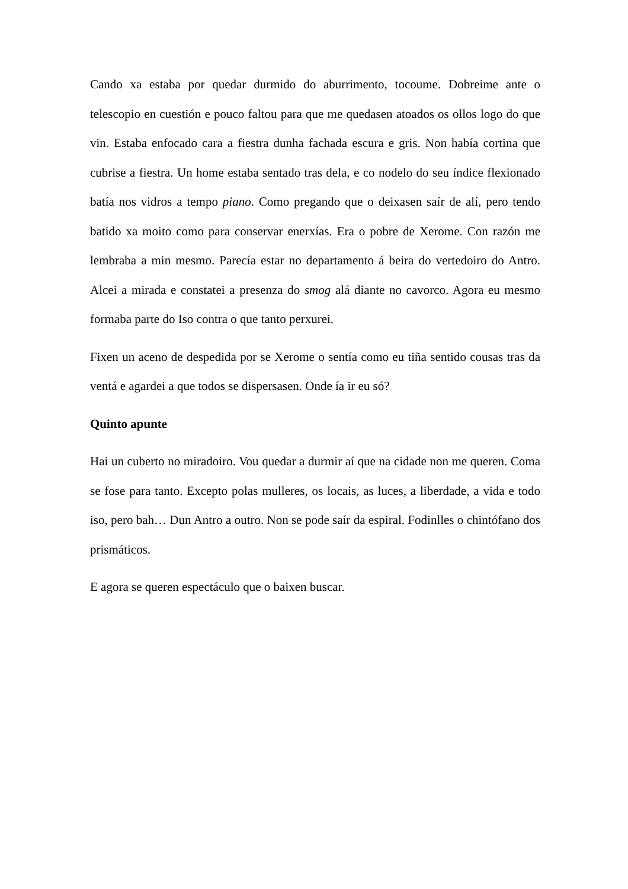Cando xa estaba por quedar durmido do aburrimento, tocoume. Dobreime ante o telescopio en cuestión e pouco faltou para que me quedasen atoados os ollos logo do que vin. Estaba enfocado cara a fiestra dunha fachada escura e gris. Non había cortina que cubrise a fiestra. Un home estaba sentado tras dela, e co nodelo do seu índice flexionado batía nos vidros a tempo piano. Como pregando que o deixasen saír de alí, pero tendo batido xa moito como para conservar enerxías. Era o pobre de Xerome. Con razón me lembraba a min mesmo. Parecía estar no departamento á beira do vertedoiro do Antro. Alcei a mirada e constatei a presenza do smog alá diante no cavorco. Agora eu mesmo formaba parte do Iso contra o que tanto perxurei.
Fixen un aceno de despedida por se Xerome o sentía como eu tiña sentido cousas tras da ventá e agardei a que todos se dispersasen. Onde ía ir eu só?
Quinto apunte
Hai un cuberto no miradoiro. Vou quedar a durmir aí que na cidade non me queren. Coma se fose para tanto. Excepto polas mulleres, os locais, as luces, a liberdade, a vida e todo iso, pero bah… Dun Antro a outro. Non se pode saír da espiral. Fodinlles o chintófano dos prismáticos.
E agora se queren espectáculo que o baixen buscar.